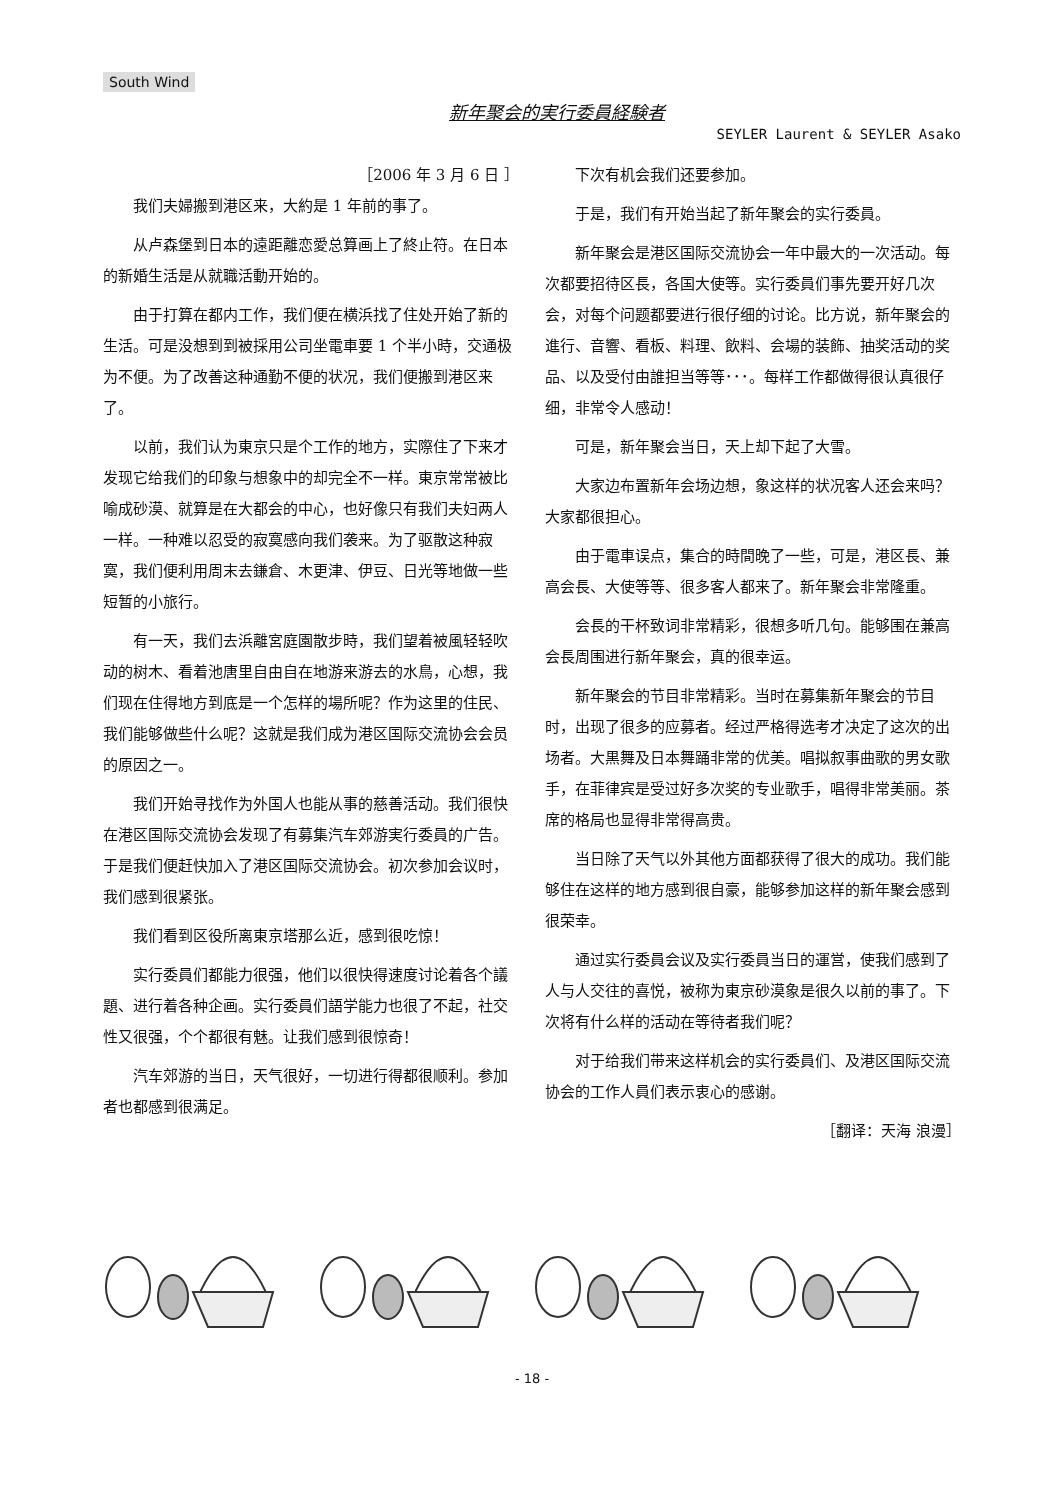South Wind
新年聚会的実行委員経験者
SEYLER Laurent & SEYLER Asako
［2006 年 3 月 6 日 ］
我们夫婦搬到港区来，大約是 1 年前的事了。
从卢森堡到日本的遠距離恋愛总算画上了終止符。在日本的新婚生活是从就職活動开始的。
由于打算在都内工作，我们便在横浜找了住处开始了新的生活。可是没想到到被採用公司坐電車要 1 个半小時，交通极为不便。为了改善这种通勤不便的状况，我们便搬到港区来了。
以前，我们认为東京只是个工作的地方，实際住了下来才发现它给我们的印象与想象中的却完全不一样。東京常常被比喻成砂漠、就算是在大都会的中心，也好像只有我们夫妇两人一样。一种难以忍受的寂寞感向我们袭来。为了驱散这种寂寞，我们便利用周末去鎌倉、木更津、伊豆、日光等地做一些短暂的小旅行。
有一天，我们去浜離宮庭園散步時，我们望着被風轻轻吹动的树木、看着池唐里自由自在地游来游去的水鳥，心想，我们现在住得地方到底是一个怎样的場所呢？作为这里的住民、我们能够做些什么呢？这就是我们成为港区国际交流协会会员的原因之一。
我们开始寻找作为外国人也能从事的慈善活动。我们很快在港区国际交流协会发现了有募集汽车郊游実行委員的广告。于是我们便赶快加入了港区国际交流协会。初次参加会议时，我们感到很紧张。
我们看到区役所离東京塔那么近，感到很吃惊！
实行委員们都能力很强，他们以很快得速度讨论着各个議題、进行着各种企画。实行委員们語学能力也很了不起，社交性又很强，个个都很有魅。让我们感到很惊奇！
汽车郊游的当日，天气很好，一切进行得都很顺利。参加者也都感到很满足。
下次有机会我们还要参加。
于是，我们有开始当起了新年聚会的实行委員。
新年聚会是港区国际交流协会一年中最大的一次活动。每次都要招待区長，各国大使等。实行委員们事先要开好几次会，对每个问题都要进行很仔细的讨论。比方说，新年聚会的進行、音響、看板、料理、飲料、会場的装飾、抽奖活动的奖品、以及受付由誰担当等等･･･。每样工作都做得很认真很仔细，非常令人感动！
可是，新年聚会当日，天上却下起了大雪。
大家边布置新年会场边想，象这样的状况客人还会来吗？大家都很担心。
由于電車误点，集合的時間晚了一些，可是，港区長、兼高会長、大使等等、很多客人都来了。新年聚会非常隆重。
会長的干杯致词非常精彩，很想多听几句。能够围在兼高会長周围进行新年聚会，真的很幸运。
新年聚会的节目非常精彩。当时在募集新年聚会的节目时，出现了很多的应募者。经过严格得选考才决定了这次的出场者。大黒舞及日本舞踊非常的优美。唱拟叙事曲歌的男女歌手，在菲律宾是受过好多次奖的专业歌手，唱得非常美丽。茶席的格局也显得非常得高贵。
当日除了天气以外其他方面都获得了很大的成功。我们能够住在这样的地方感到很自豪，能够参加这样的新年聚会感到很荣幸。
通过实行委員会议及实行委員当日的運営，使我们感到了人与人交往的喜悦，被称为東京砂漠象是很久以前的事了。下次将有什么样的活动在等待者我们呢？
对于给我们带来这样机会的实行委員们、及港区国际交流协会的工作人員们表示衷心的感谢。
［翻译：天海 浪漫］
- 18 -